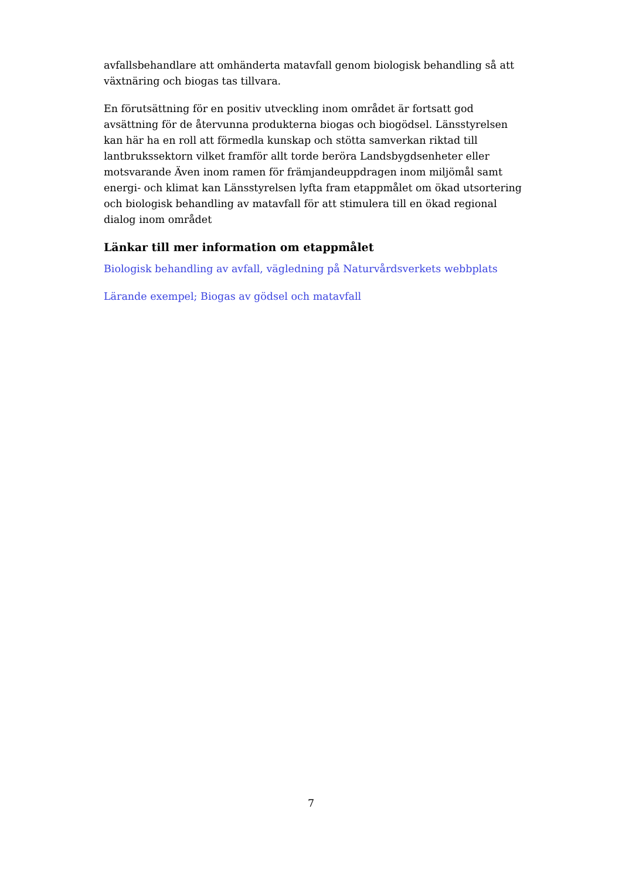avfallsbehandlare att omhänderta matavfall genom biologisk behandling så att växtnäring och biogas tas tillvara.
En förutsättning för en positiv utveckling inom området är fortsatt god avsättning för de återvunna produkterna biogas och biogödsel. Länsstyrelsen kan här ha en roll att förmedla kunskap och stötta samverkan riktad till lantbrukssektorn vilket framför allt torde beröra Landsbygdsenheter eller motsvarande Även inom ramen för främjandeuppdragen inom miljömål samt energi- och klimat kan Länsstyrelsen lyfta fram etappmålet om ökad utsortering och biologisk behandling av matavfall för att stimulera till en ökad regional dialog inom området
Länkar till mer information om etappmålet
Biologisk behandling av avfall, vägledning på Naturvårdsverkets webbplats
Lärande exempel; Biogas av gödsel och matavfall
7